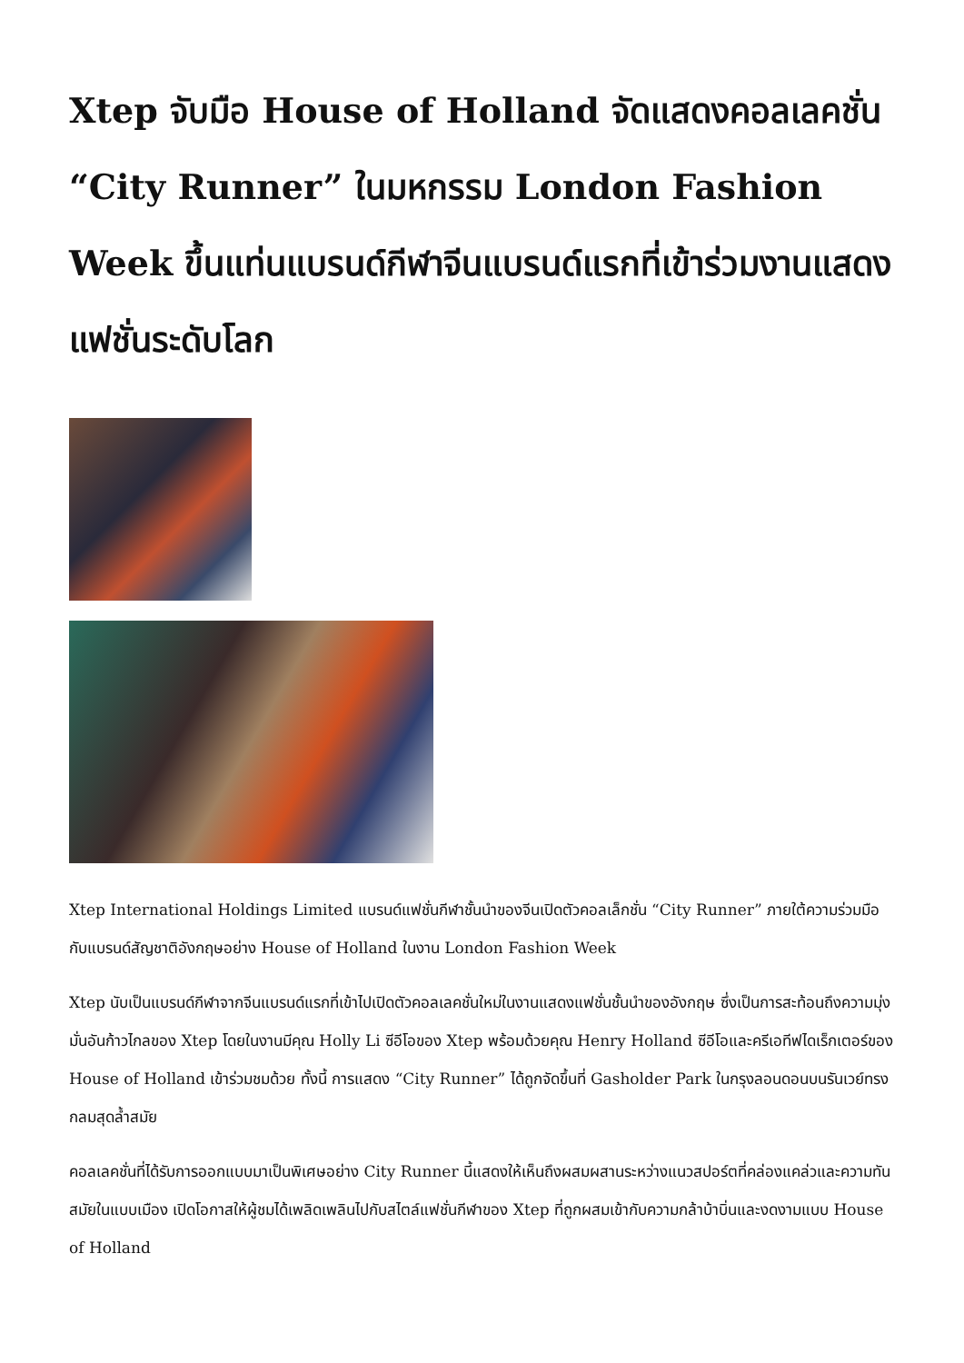Xtep จับมือ House of Holland จัดแสดงคอลเลคชั่น “City Runner” ในมหกรรม London Fashion Week ขึ้นแท่นแบรนด์กีฬาจีนแบรนด์แรกที่เข้าร่วมงานแสดงแฟชั่นระดับโลก
Xtep International Holdings Limited แบรนด์แฟชั่นกีฬาชั้นนำของจีนเปิดตัวคอลเล็กชั่น “City Runner” ภายใต้ความร่วมมือกับแบรนด์สัญชาติอังกฤษอย่าง House of Holland ในงาน London Fashion Week
Xtep นับเป็นแบรนด์กีฬาจากจีนแบรนด์แรกที่เข้าไปเปิดตัวคอลเลคชั่นใหม่ในงานแสดงแฟชั่นชั้นนำของอังกฤษ ซึ่งเป็นการสะท้อนถึงความมุ่งมั่นอันก้าวไกลของ Xtep โดยในงานมีคุณ Holly Li ซีอีโอของ Xtep พร้อมด้วยคุณ Henry Holland ซีอีโอและครีเอทีฟไดเร็กเตอร์ของ House of Holland เข้าร่วมชมด้วย ทั้งนี้ การแสดง “City Runner” ได้ถูกจัดขึ้นที่ Gasholder Park ในกรุงลอนดอนบนรันเวย์ทรงกลมสุดล้ำสมัย
คอลเลคชั่นที่ได้รับการออกแบบมาเป็นพิเศษอย่าง City Runner นี้แสดงให้เห็นถึงผสมผสานระหว่างแนวสปอร์ตที่คล่องแคล่วและความทันสมัยในแบบเมือง เปิดโอกาสให้ผู้ชมได้เพลิดเพลินไปกับสไตล์แฟชั่นกีฬาของ Xtep ที่ถูกผสมเข้ากับความกล้าบ้าบิ่นและงดงามแบบ House of Holland